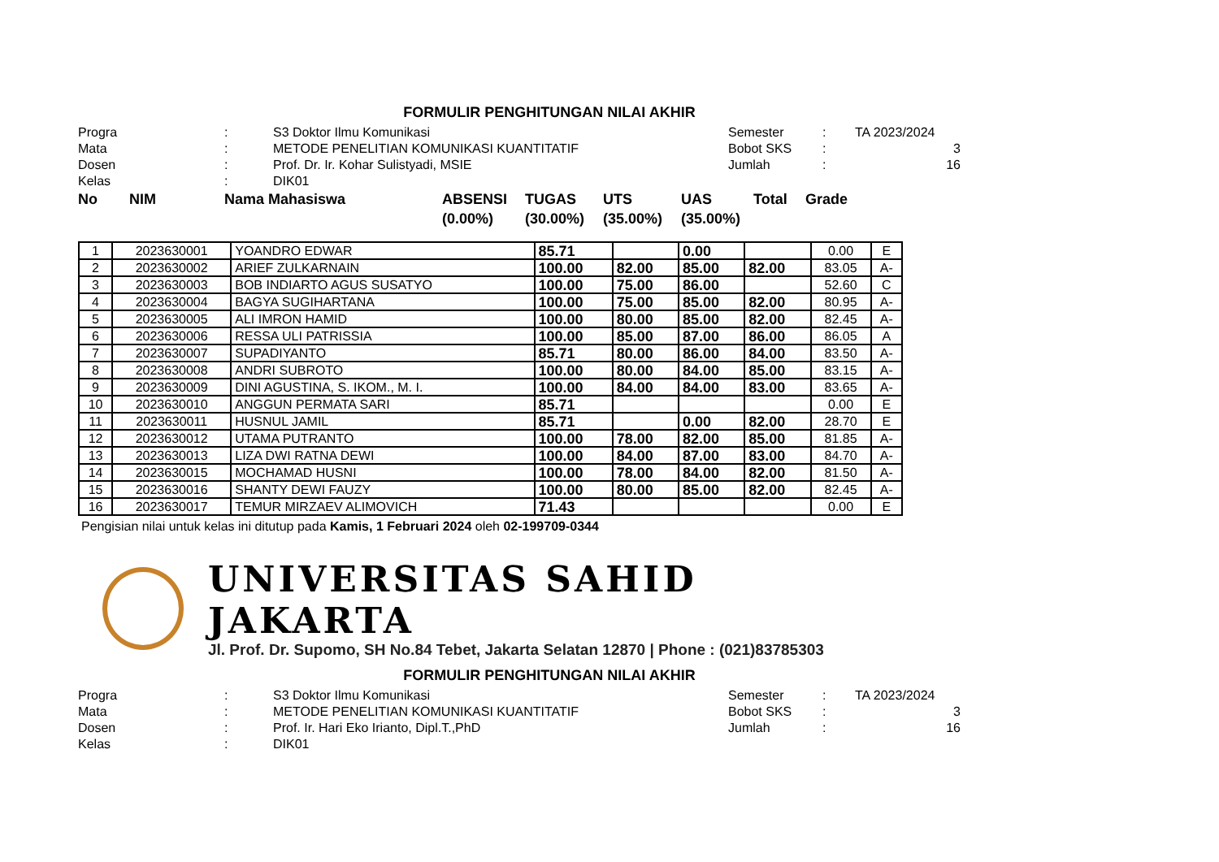FORMULIR PENGHITUNGAN NILAI AKHIR
Progra
:
S3 Doktor Ilmu Komunikasi
Semester
:
TA 2023/2024
Mata
:
METODE PENELITIAN KOMUNIKASI KUANTITATIF
Bobot SKS
:
3
Dosen
:
Prof. Dr. Ir. Kohar Sulistyadi, MSIE
Jumlah
:
16
Kelas
:
DIK01
No
NIM
Nama Mahasiswa
ABSENSI (0.00%)
TUGAS (30.00%)
UTS (35.00%)
UAS (35.00%)
Total
Grade
| 1 | 2023630001 | YOANDRO EDWAR | 85.71 | | 0.00 | | 0.00 | E |
| 2 | 2023630002 | ARIEF ZULKARNAIN | 100.00 | 82.00 | 85.00 | 82.00 | 83.05 | A- |
| 3 | 2023630003 | BOB INDIARTO AGUS SUSATYO | 100.00 | 75.00 | 86.00 | | 52.60 | C |
| 4 | 2023630004 | BAGYA SUGIHARTANA | 100.00 | 75.00 | 85.00 | 82.00 | 80.95 | A- |
| 5 | 2023630005 | ALI IMRON HAMID | 100.00 | 80.00 | 85.00 | 82.00 | 82.45 | A- |
| 6 | 2023630006 | RESSA ULI PATRISSIA | 100.00 | 85.00 | 87.00 | 86.00 | 86.05 | A |
| 7 | 2023630007 | SUPADIYANTO | 85.71 | 80.00 | 86.00 | 84.00 | 83.50 | A- |
| 8 | 2023630008 | ANDRI SUBROTO | 100.00 | 80.00 | 84.00 | 85.00 | 83.15 | A- |
| 9 | 2023630009 | DINI AGUSTINA, S. IKOM., M. I. | 100.00 | 84.00 | 84.00 | 83.00 | 83.65 | A- |
| 10 | 2023630010 | ANGGUN PERMATA SARI | 85.71 | | | | 0.00 | E |
| 11 | 2023630011 | HUSNUL JAMIL | 85.71 | | 0.00 | 82.00 | 28.70 | E |
| 12 | 2023630012 | UTAMA PUTRANTO | 100.00 | 78.00 | 82.00 | 85.00 | 81.85 | A- |
| 13 | 2023630013 | LIZA DWI RATNA DEWI | 100.00 | 84.00 | 87.00 | 83.00 | 84.70 | A- |
| 14 | 2023630015 | MOCHAMAD HUSNI | 100.00 | 78.00 | 84.00 | 82.00 | 81.50 | A- |
| 15 | 2023630016 | SHANTY DEWI FAUZY | 100.00 | 80.00 | 85.00 | 82.00 | 82.45 | A- |
| 16 | 2023630017 | TEMUR MIRZAEV ALIMOVICH | 71.43 | | | | 0.00 | E |
Pengisian nilai untuk kelas ini ditutup pada Kamis, 1 Februari 2024 oleh 02-199709-0344
UNIVERSITAS SAHID JAKARTA
Jl. Prof. Dr. Supomo, SH No.84 Tebet, Jakarta Selatan 12870 | Phone : (021)83785303
FORMULIR PENGHITUNGAN NILAI AKHIR
Progra
:
S3 Doktor Ilmu Komunikasi
Semester
:
TA 2023/2024
Mata
:
METODE PENELITIAN KOMUNIKASI KUANTITATIF
Bobot SKS
:
3
Dosen
:
Prof. Ir. Hari Eko Irianto, Dipl.T.,PhD
Jumlah
:
16
Kelas
:
DIK01